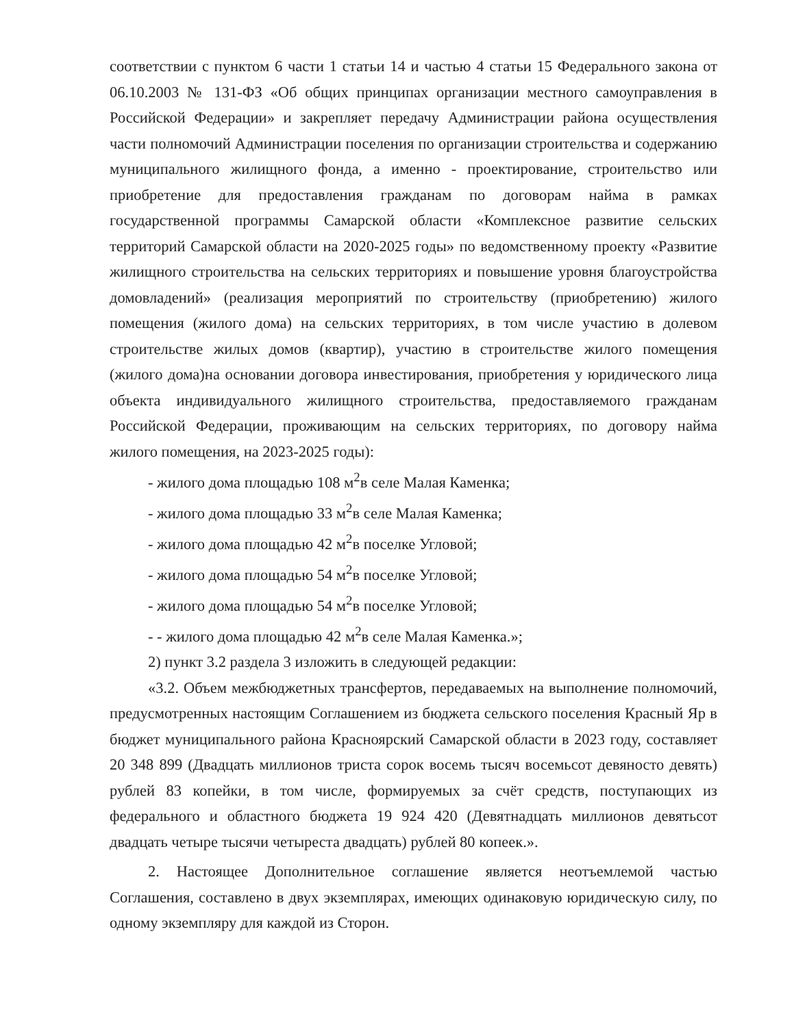соответствии с пунктом 6 части 1 статьи 14 и частью 4 статьи 15 Федерального закона от 06.10.2003 № 131-ФЗ «Об общих принципах организации местного самоуправления в Российской Федерации» и закрепляет передачу Администрации района осуществления части полномочий Администрации поселения по организации строительства и содержанию муниципального жилищного фонда, а именно - проектирование, строительство или приобретение для предоставления гражданам по договорам найма в рамках государственной программы Самарской области «Комплексное развитие сельских территорий Самарской области на 2020-2025 годы» по ведомственному проекту «Развитие жилищного строительства на сельских территориях и повышение уровня благоустройства домовладений» (реализация мероприятий по строительству (приобретению) жилого помещения (жилого дома) на сельских территориях, в том числе участию в долевом строительстве жилых домов (квартир), участию в строительстве жилого помещения (жилого дома)на основании договора инвестирования, приобретения у юридического лица объекта индивидуального жилищного строительства, предоставляемого гражданам Российской Федерации, проживающим на сельских территориях, по договору найма жилого помещения, на 2023-2025 годы):
- жилого дома площадью 108 м<sup>2</sup>в селе Малая Каменка;
- жилого дома площадью 33 м<sup>2</sup>в селе Малая Каменка;
- жилого дома площадью 42 м<sup>2</sup>в поселке Угловой;
- жилого дома площадью 54 м<sup>2</sup>в поселке Угловой;
- жилого дома площадью 54 м<sup>2</sup>в поселке Угловой;
- - жилого дома площадью 42 м<sup>2</sup>в селе Малая Каменка.»;
2) пункт 3.2 раздела 3 изложить в следующей редакции:
«3.2. Объем межбюджетных трансфертов, передаваемых на выполнение полномочий, предусмотренных настоящим Соглашением из бюджета сельского поселения Красный Яр в бюджет муниципального района Красноярский Самарской области в 2023 году, составляет 20 348 899 (Двадцать миллионов триста сорок восемь тысяч восемьсот девяносто девять) рублей 83 копейки, в том числе, формируемых за счёт средств, поступающих из федерального и областного бюджета 19 924 420 (Девятнадцать миллионов девятьсот двадцать четыре тысячи четыреста двадцать) рублей 80 копеек.».
2. Настоящее Дополнительное соглашение является неотъемлемой частью Соглашения, составлено в двух экземплярах, имеющих одинаковую юридическую силу, по одному экземпляру для каждой из Сторон.